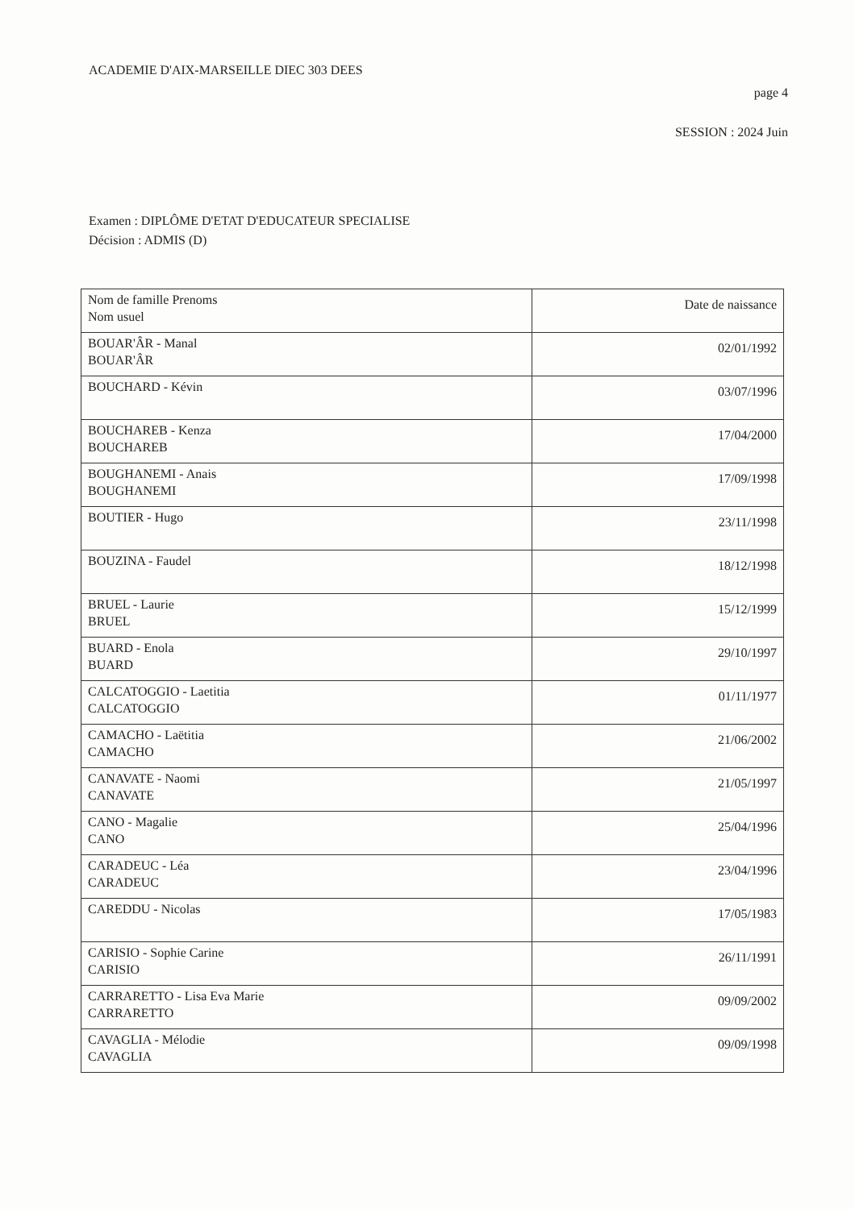ACADEMIE D'AIX-MARSEILLE DIEC 303 DEES
page 4
SESSION : 2024 Juin
Examen : DIPLÔME D'ETAT D'EDUCATEUR SPECIALISE
Décision : ADMIS (D)
| Nom de famille Prenoms Nom usuel | Date de naissance |
| --- | --- |
| BOUAR'ÂR - Manal BOUAR'ÂR | 02/01/1992 |
| BOUCHARD - Kévin | 03/07/1996 |
| BOUCHAREB - Kenza BOUCHAREB | 17/04/2000 |
| BOUGHANEMI - Anais BOUGHANEMI | 17/09/1998 |
| BOUTIER - Hugo | 23/11/1998 |
| BOUZINA - Faudel | 18/12/1998 |
| BRUEL - Laurie BRUEL | 15/12/1999 |
| BUARD - Enola BUARD | 29/10/1997 |
| CALCATOGGIO - Laetitia CALCATOGGIO | 01/11/1977 |
| CAMACHO - Laëtitia CAMACHO | 21/06/2002 |
| CANAVATE - Naomi CANAVATE | 21/05/1997 |
| CANO - Magalie CANO | 25/04/1996 |
| CARADEUC - Léa CARADEUC | 23/04/1996 |
| CAREDDU - Nicolas | 17/05/1983 |
| CARISIO - Sophie Carine CARISIO | 26/11/1991 |
| CARRARETTO - Lisa Eva Marie CARRARETTO | 09/09/2002 |
| CAVAGLIA - Mélodie CAVAGLIA | 09/09/1998 |